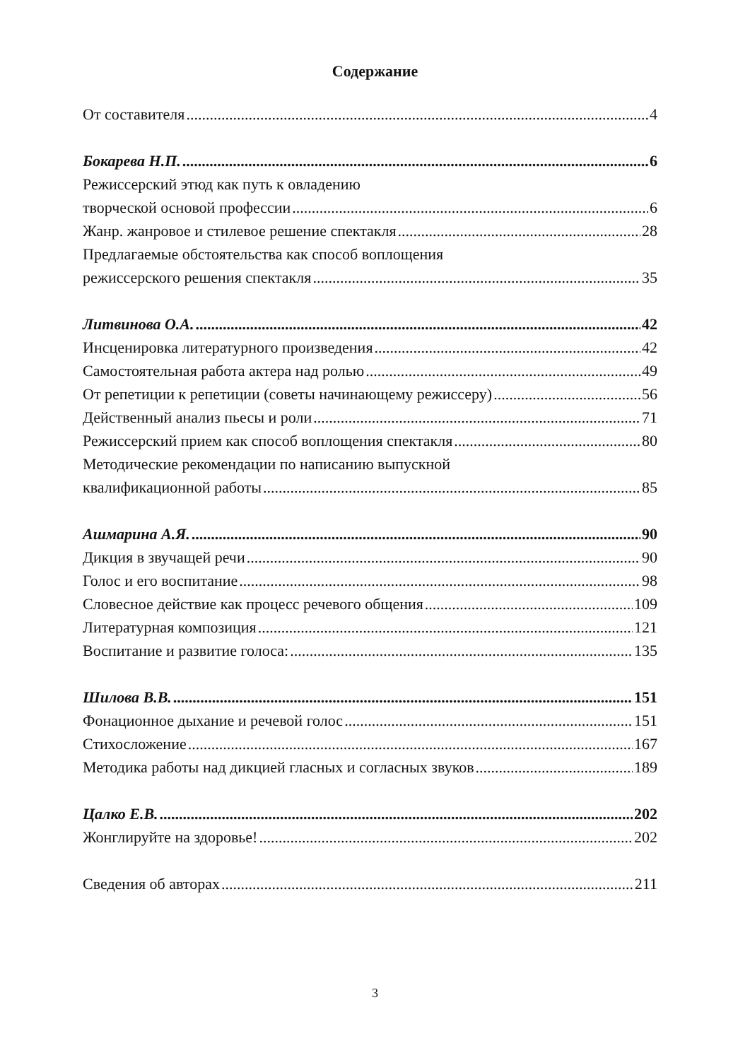Содержание
От составителя 4
Бокарева Н.П. 6
Режиссерский этюд как путь к овладению
творческой основой профессии 6
Жанр. жанровое и стилевое решение спектакля 28
Предлагаемые обстоятельства как способ воплощения
режиссерского решения спектакля 35
Литвинова О.А. 42
Инсценировка литературного произведения 42
Самостоятельная работа актера над ролью 49
От репетиции к репетиции (советы начинающему режиссеру) 56
Действенный анализ пьесы и роли 71
Режиссерский прием как способ воплощения спектакля 80
Методические рекомендации по написанию выпускной
квалификационной работы 85
Ашмарина А.Я. 90
Дикция в звучащей речи 90
Голос и его воспитание 98
Словесное действие как процесс речевого общения 109
Литературная композиция 121
Воспитание и развитие голоса: 135
Шилова В.В. 151
Фонационное дыхание и речевой голос 151
Стихосложение 167
Методика работы над дикцией гласных и согласных звуков 189
Цалко Е.В. 202
Жонглируйте на здоровье! 202
Сведения об авторах 211
3